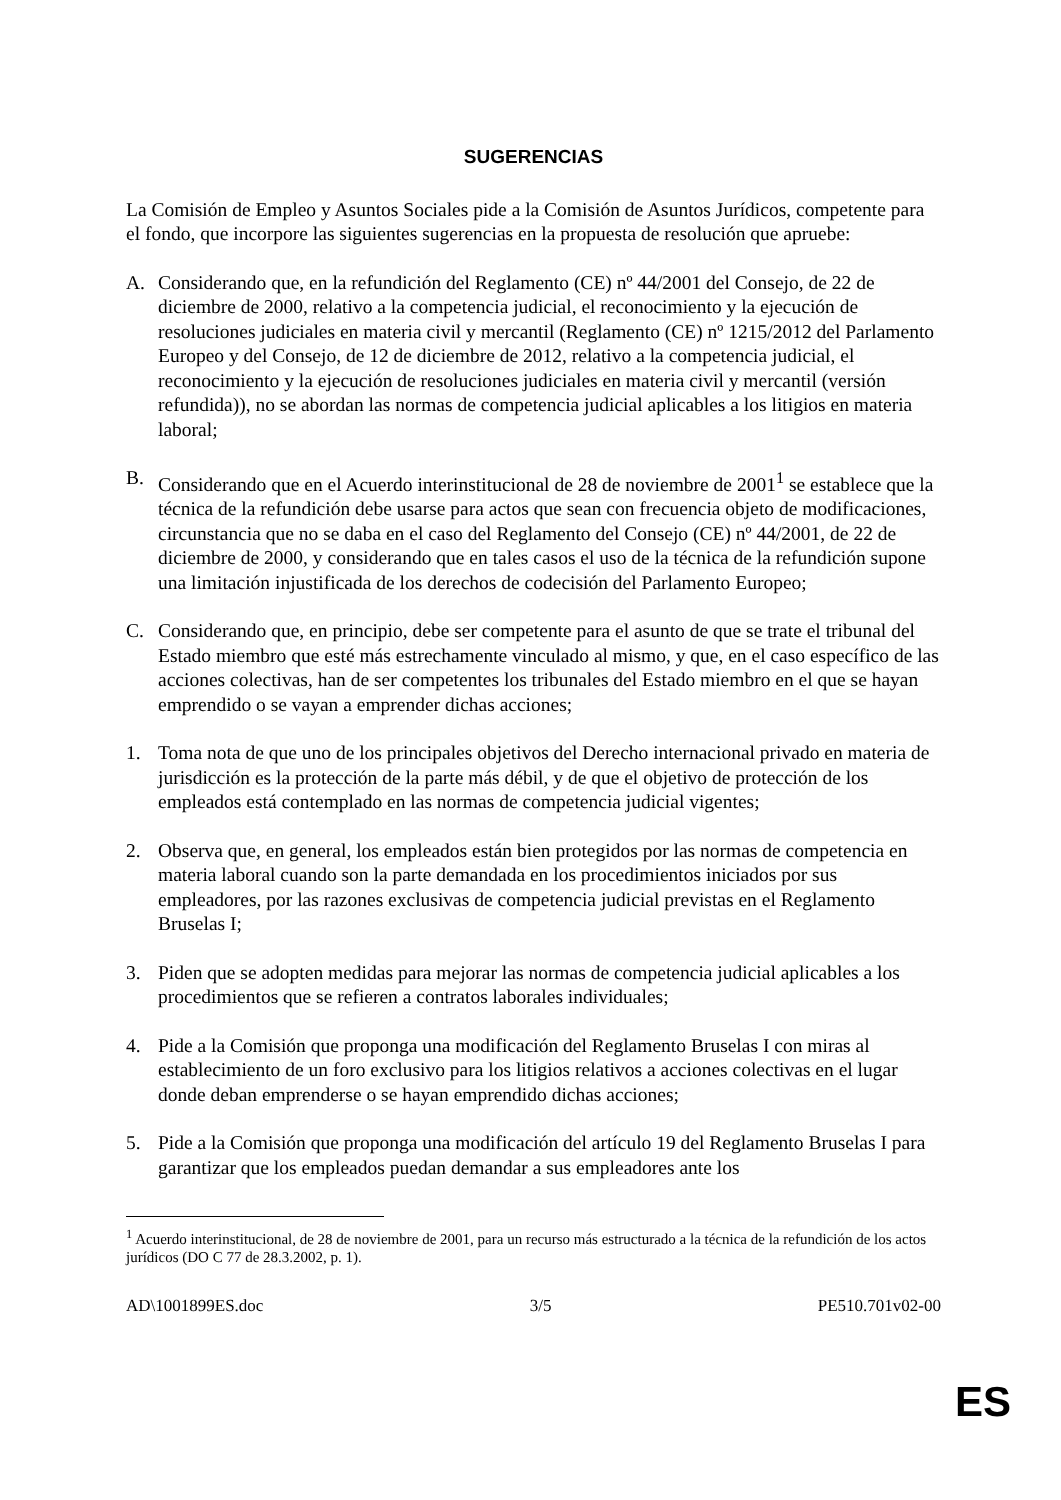SUGERENCIAS
La Comisión de Empleo y Asuntos Sociales pide a la Comisión de Asuntos Jurídicos, competente para el fondo, que incorpore las siguientes sugerencias en la propuesta de resolución que apruebe:
A. Considerando que, en la refundición del Reglamento (CE) nº 44/2001 del Consejo, de 22 de diciembre de 2000, relativo a la competencia judicial, el reconocimiento y la ejecución de resoluciones judiciales en materia civil y mercantil (Reglamento (CE) nº 1215/2012 del Parlamento Europeo y del Consejo, de 12 de diciembre de 2012, relativo a la competencia judicial, el reconocimiento y la ejecución de resoluciones judiciales en materia civil y mercantil (versión refundida)), no se abordan las normas de competencia judicial aplicables a los litigios en materia laboral;
B. Considerando que en el Acuerdo interinstitucional de 28 de noviembre de 2001<sup>1</sup> se establece que la técnica de la refundición debe usarse para actos que sean con frecuencia objeto de modificaciones, circunstancia que no se daba en el caso del Reglamento del Consejo (CE) nº 44/2001, de 22 de diciembre de 2000, y considerando que en tales casos el uso de la técnica de la refundición supone una limitación injustificada de los derechos de codecisión del Parlamento Europeo;
C. Considerando que, en principio, debe ser competente para el asunto de que se trate el tribunal del Estado miembro que esté más estrechamente vinculado al mismo, y que, en el caso específico de las acciones colectivas, han de ser competentes los tribunales del Estado miembro en el que se hayan emprendido o se vayan a emprender dichas acciones;
1. Toma nota de que uno de los principales objetivos del Derecho internacional privado en materia de jurisdicción es la protección de la parte más débil, y de que el objetivo de protección de los empleados está contemplado en las normas de competencia judicial vigentes;
2. Observa que, en general, los empleados están bien protegidos por las normas de competencia en materia laboral cuando son la parte demandada en los procedimientos iniciados por sus empleadores, por las razones exclusivas de competencia judicial previstas en el Reglamento Bruselas I;
3. Piden que se adopten medidas para mejorar las normas de competencia judicial aplicables a los procedimientos que se refieren a contratos laborales individuales;
4. Pide a la Comisión que proponga una modificación del Reglamento Bruselas I con miras al establecimiento de un foro exclusivo para los litigios relativos a acciones colectivas en el lugar donde deban emprenderse o se hayan emprendido dichas acciones;
5. Pide a la Comisión que proponga una modificación del artículo 19 del Reglamento Bruselas I para garantizar que los empleados puedan demandar a sus empleadores ante los
<sup>1</sup> Acuerdo interinstitucional, de 28 de noviembre de 2001, para un recurso más estructurado a la técnica de la refundición de los actos jurídicos (DO C 77 de 28.3.2002, p. 1).
AD\1001899ES.doc 3/5 PE510.701v02-00
ES